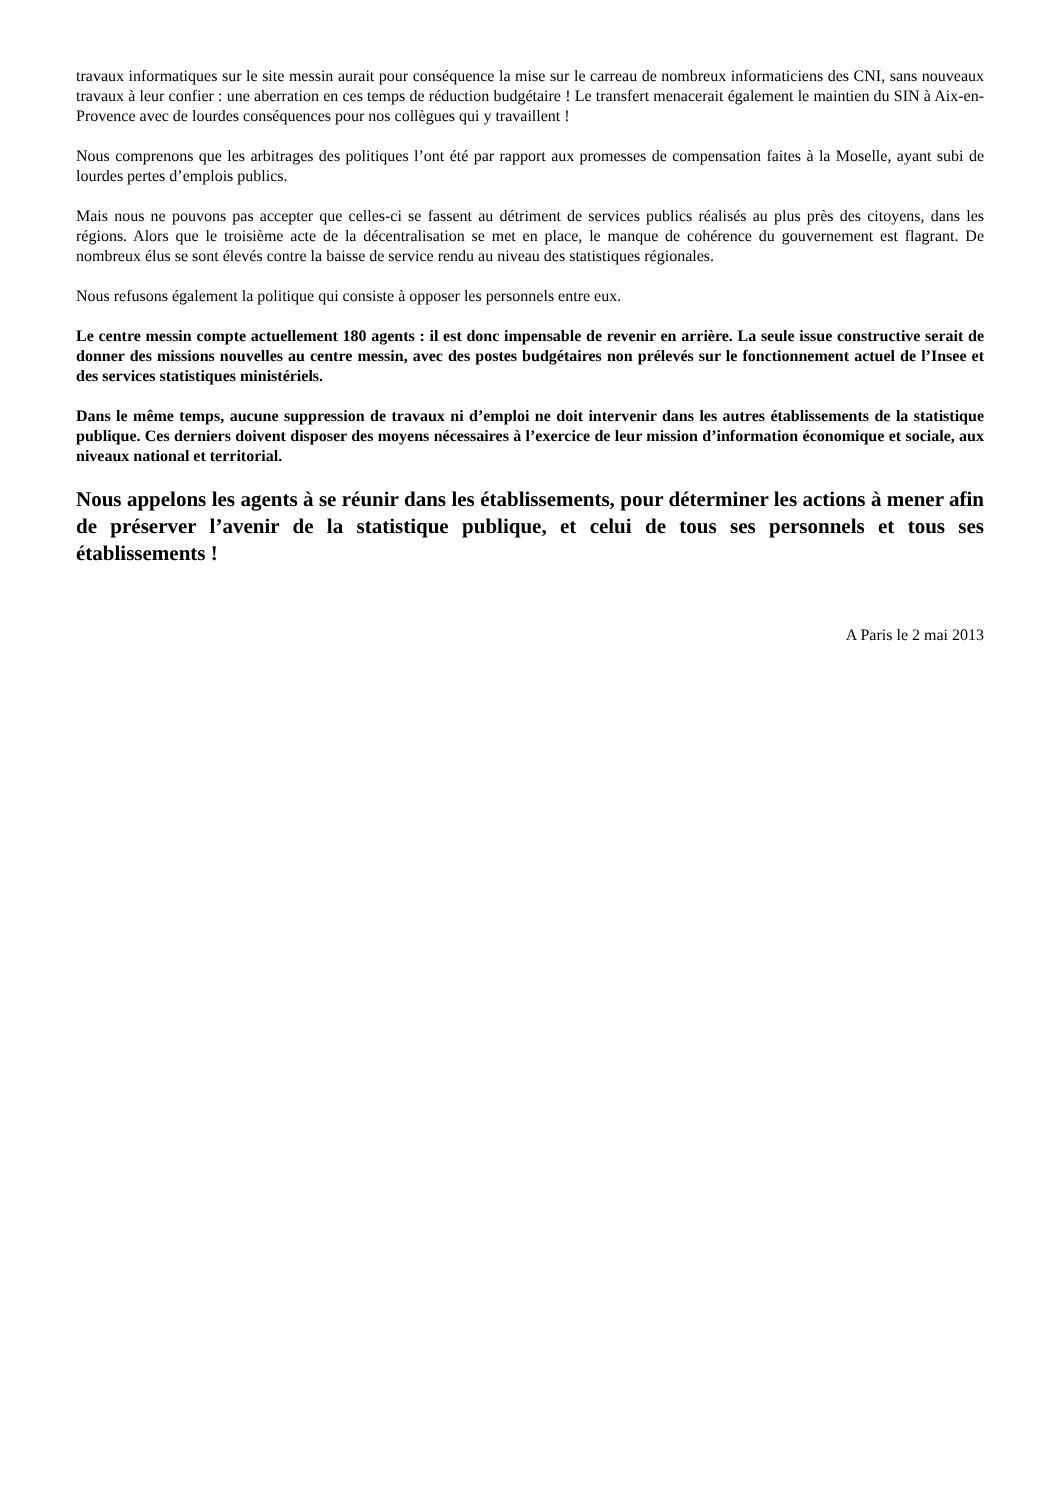travaux informatiques sur le site messin aurait pour conséquence la mise sur le carreau de nombreux informaticiens des CNI, sans nouveaux travaux à leur confier : une aberration en ces temps de réduction budgétaire ! Le transfert menacerait également le maintien du SIN à Aix-en-Provence avec de lourdes conséquences pour nos collègues qui y travaillent !
Nous comprenons que les arbitrages des politiques l’ont été par rapport aux promesses de compensation faites à la Moselle, ayant subi de lourdes pertes d’emplois publics.
Mais nous ne pouvons pas accepter que celles-ci se fassent au détriment de services publics réalisés au plus près des citoyens, dans les régions. Alors que le troisième acte de la décentralisation se met en place, le manque de cohérence du gouvernement est flagrant. De nombreux élus se sont élevés contre la baisse de service rendu au niveau des statistiques régionales.
Nous refusons également la politique qui consiste à opposer les personnels entre eux.
Le centre messin compte actuellement 180 agents : il est donc impensable de revenir en arrière. La seule issue constructive serait de donner des missions nouvelles au centre messin, avec des postes budgétaires non prélevés sur le fonctionnement actuel de l’Insee et des services statistiques ministériels.
Dans le même temps, aucune suppression de travaux ni d’emploi ne doit intervenir dans les autres établissements de la statistique publique. Ces derniers doivent disposer des moyens nécessaires à l’exercice de leur mission d’information économique et sociale, aux niveaux national et territorial.
Nous appelons les agents à se réunir dans les établissements, pour déterminer les actions à mener afin de préserver l’avenir de la statistique publique, et celui de tous ses personnels et tous ses établissements !
A Paris le 2 mai 2013